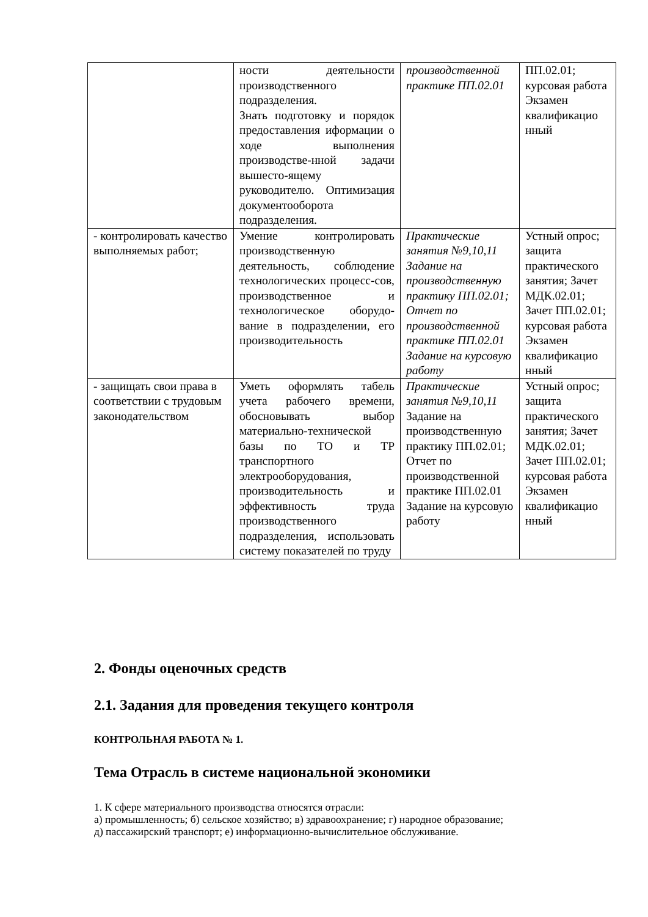| | ности деятельности производственного подразделения. Знать подготовку и порядок предоставления иформации о ходе выполнения производстве-нной задачи вышесто-ящему руководителю. Оптимизация документооборота подразделения. | производственной практике ПП.02.01 | ПП.02.01; курсовая работа Экзамен квалификацио нный |
| - контролировать качество выполняемых работ; | Умение контролировать производственную деятельность, соблюдение технологических процесс-сов, производственное и технологическое оборудо-вание в подразделении, его производительность | Практические занятия №9,10,11 Задание на производственную практику ПП.02.01; Отчет по производственной практике ПП.02.01 Задание на курсовую работу | Устный опрос; защита практического занятия; Зачет МДК.02.01; Зачет ПП.02.01; курсовая работа Экзамен квалификацио нный |
| - защищать свои права в соответствии с трудовым законодательством | Уметь оформлять табель учета рабочего времени, обосновывать выбор материально-технической базы по ТО и ТР транспортного электрооборудования, производительность и эффективность труда производственного подразделения, использовать систему показателей по труду | Практические занятия №9,10,11 Задание на производственную практику ПП.02.01; Отчет по производственной практике ПП.02.01 Задание на курсовую работу | Устный опрос; защита практического занятия; Зачет МДК.02.01; Зачет ПП.02.01; курсовая работа Экзамен квалификацио нный |
2. Фонды оценочных средств
2.1. Задания для проведения текущего контроля
КОНТРОЛЬНАЯ РАБОТА № 1.
Тема Отрасль в системе национальной экономики
1. К сфере материального производства относятся отрасли:
а) промышленность; б) сельское хозяйство; в) здравоохранение; г) народное образование;
д) пассажирский транспорт; е) информационно-вычислительное обслуживание.